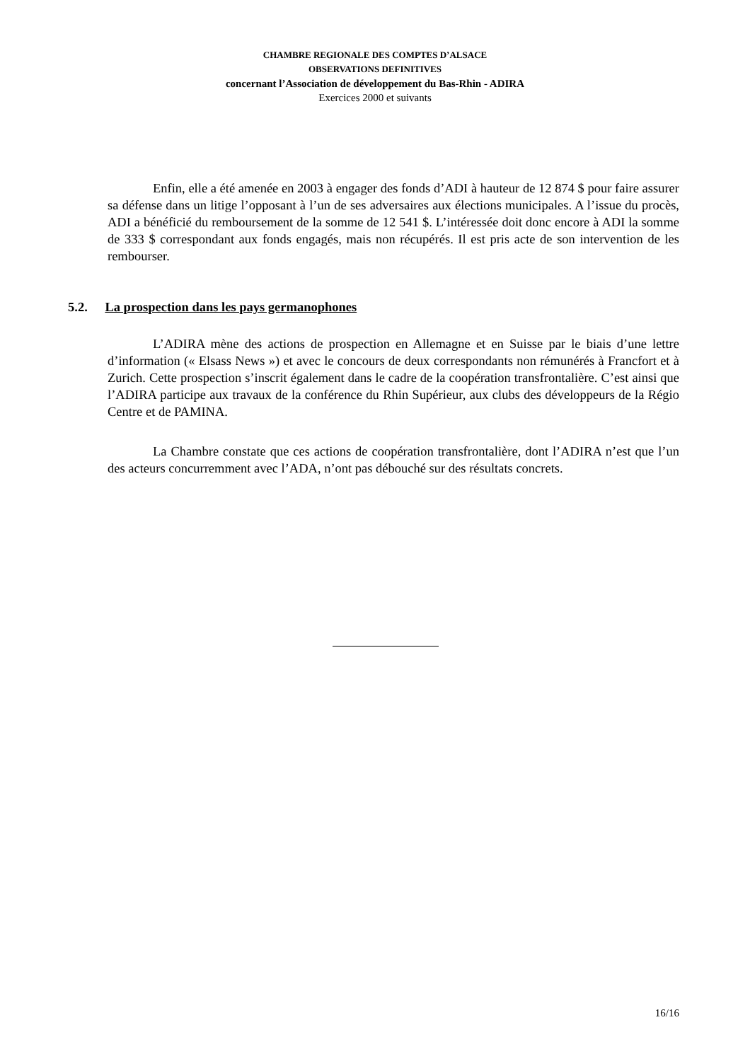CHAMBRE REGIONALE DES COMPTES D’ALSACE
OBSERVATIONS DEFINITIVES
concernant l’Association de développement du Bas-Rhin - ADIRA
Exercices 2000 et suivants
Enfin, elle a été amenée en 2003 à engager des fonds d’ADI à hauteur de 12 874 $ pour faire assurer sa défense dans un litige l’opposant à l’un de ses adversaires aux élections municipales. A l’issue du procès, ADI a bénéficié du remboursement de la somme de 12 541 $. L’intéressée doit donc encore à ADI la somme de 333 $ correspondant aux fonds engagés, mais non récupérés. Il est pris acte de son intervention de les rembourser.
5.2. La prospection dans les pays germanophones
L’ADIRA mène des actions de prospection en Allemagne et en Suisse par le biais d’une lettre d’information (« Elsass News ») et avec le concours de deux correspondants non rémunérés à Francfort et à Zurich. Cette prospection s’inscrit également dans le cadre de la coopération transfrontalière. C’est ainsi que l’ADIRA participe aux travaux de la conférence du Rhin Supérieur, aux clubs des développeurs de la Régio Centre et de PAMINA.
La Chambre constate que ces actions de coopération transfrontalière, dont l’ADIRA n’est que l’un des acteurs concurremment avec l’ADA, n’ont pas débouché sur des résultats concrets.
16/16